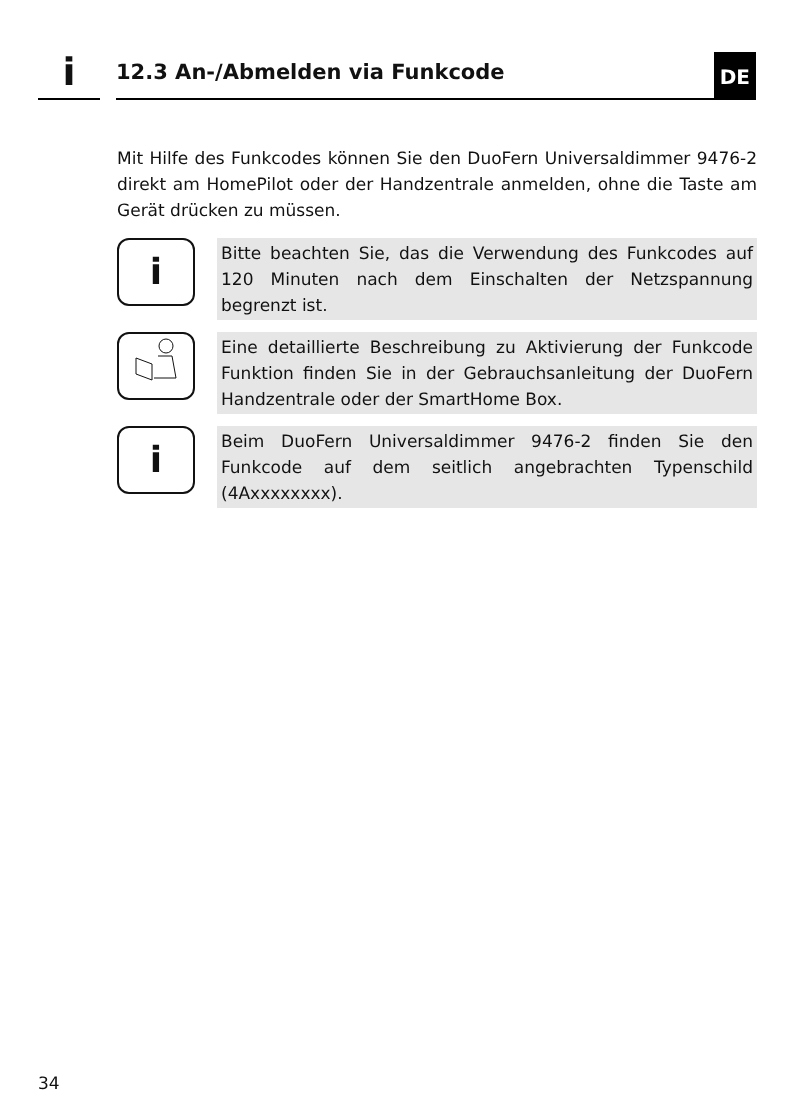i
12.3 An-/Abmelden via Funkcode
DE
Mit Hilfe des Funkcodes können Sie den DuoFern Universaldimmer 9476-2 direkt am HomePilot oder der Handzentrale anmelden, ohne die Taste am Gerät drücken zu müssen.
i
Bitte beachten Sie, das die Verwendung des Funkcodes auf 120 Minuten nach dem Einschalten der Netzspannung begrenzt ist.
Eine detaillierte Beschreibung zu Aktivierung der Funkcode Funktion finden Sie in der Gebrauchsanleitung der DuoFern Handzentrale oder der SmartHome Box.
i
Beim DuoFern Universaldimmer 9476-2 finden Sie den Funkcode auf dem seitlich angebrachten Typenschild (4Axxxxxxxx).
34